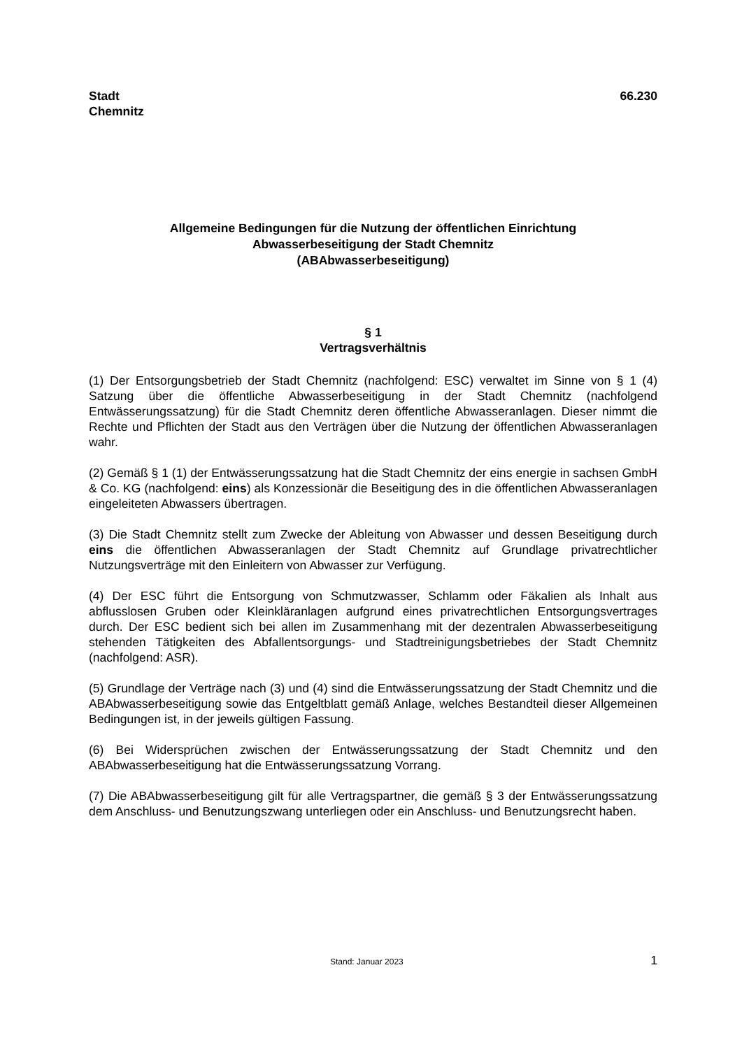Stadt
Chemnitz
66.230
Allgemeine Bedingungen für die Nutzung der öffentlichen Einrichtung
Abwasserbeseitigung der Stadt Chemnitz
(ABAbwasserbeseitigung)
§ 1
Vertragsverhältnis
(1) Der Entsorgungsbetrieb der Stadt Chemnitz (nachfolgend: ESC) verwaltet im Sinne von § 1 (4) Satzung über die öffentliche Abwasserbeseitigung in der Stadt Chemnitz (nachfolgend Entwässerungssatzung) für die Stadt Chemnitz deren öffentliche Abwasseranlagen. Dieser nimmt die Rechte und Pflichten der Stadt aus den Verträgen über die Nutzung der öffentlichen Abwasseranlagen wahr.
(2) Gemäß § 1 (1) der Entwässerungssatzung hat die Stadt Chemnitz der eins energie in sachsen GmbH & Co. KG (nachfolgend: eins) als Konzessionär die Beseitigung des in die öffentlichen Abwasseranlagen eingeleiteten Abwassers übertragen.
(3) Die Stadt Chemnitz stellt zum Zwecke der Ableitung von Abwasser und dessen Beseitigung durch eins die öffentlichen Abwasseranlagen der Stadt Chemnitz auf Grundlage privatrechtlicher Nutzungsverträge mit den Einleitern von Abwasser zur Verfügung.
(4) Der ESC führt die Entsorgung von Schmutzwasser, Schlamm oder Fäkalien als Inhalt aus abflusslosen Gruben oder Kleinkläranlagen aufgrund eines privatrechtlichen Entsorgungsvertrages durch. Der ESC bedient sich bei allen im Zusammenhang mit der dezentralen Abwasserbeseitigung stehenden Tätigkeiten des Abfallentsorgungs- und Stadtreinigungsbetriebes der Stadt Chemnitz (nachfolgend: ASR).
(5) Grundlage der Verträge nach (3) und (4) sind die Entwässerungssatzung der Stadt Chemnitz und die ABAbwasserbeseitigung sowie das Entgeltblatt gemäß Anlage, welches Bestandteil dieser Allgemeinen Bedingungen ist, in der jeweils gültigen Fassung.
(6) Bei Widersprüchen zwischen der Entwässerungssatzung der Stadt Chemnitz und den ABAbwasserbeseitigung hat die Entwässerungssatzung Vorrang.
(7) Die ABAbwasserbeseitigung gilt für alle Vertragspartner, die gemäß § 3 der Entwässerungssatzung dem Anschluss- und Benutzungszwang unterliegen oder ein Anschluss- und Benutzungsrecht haben.
Stand: Januar 2023 1